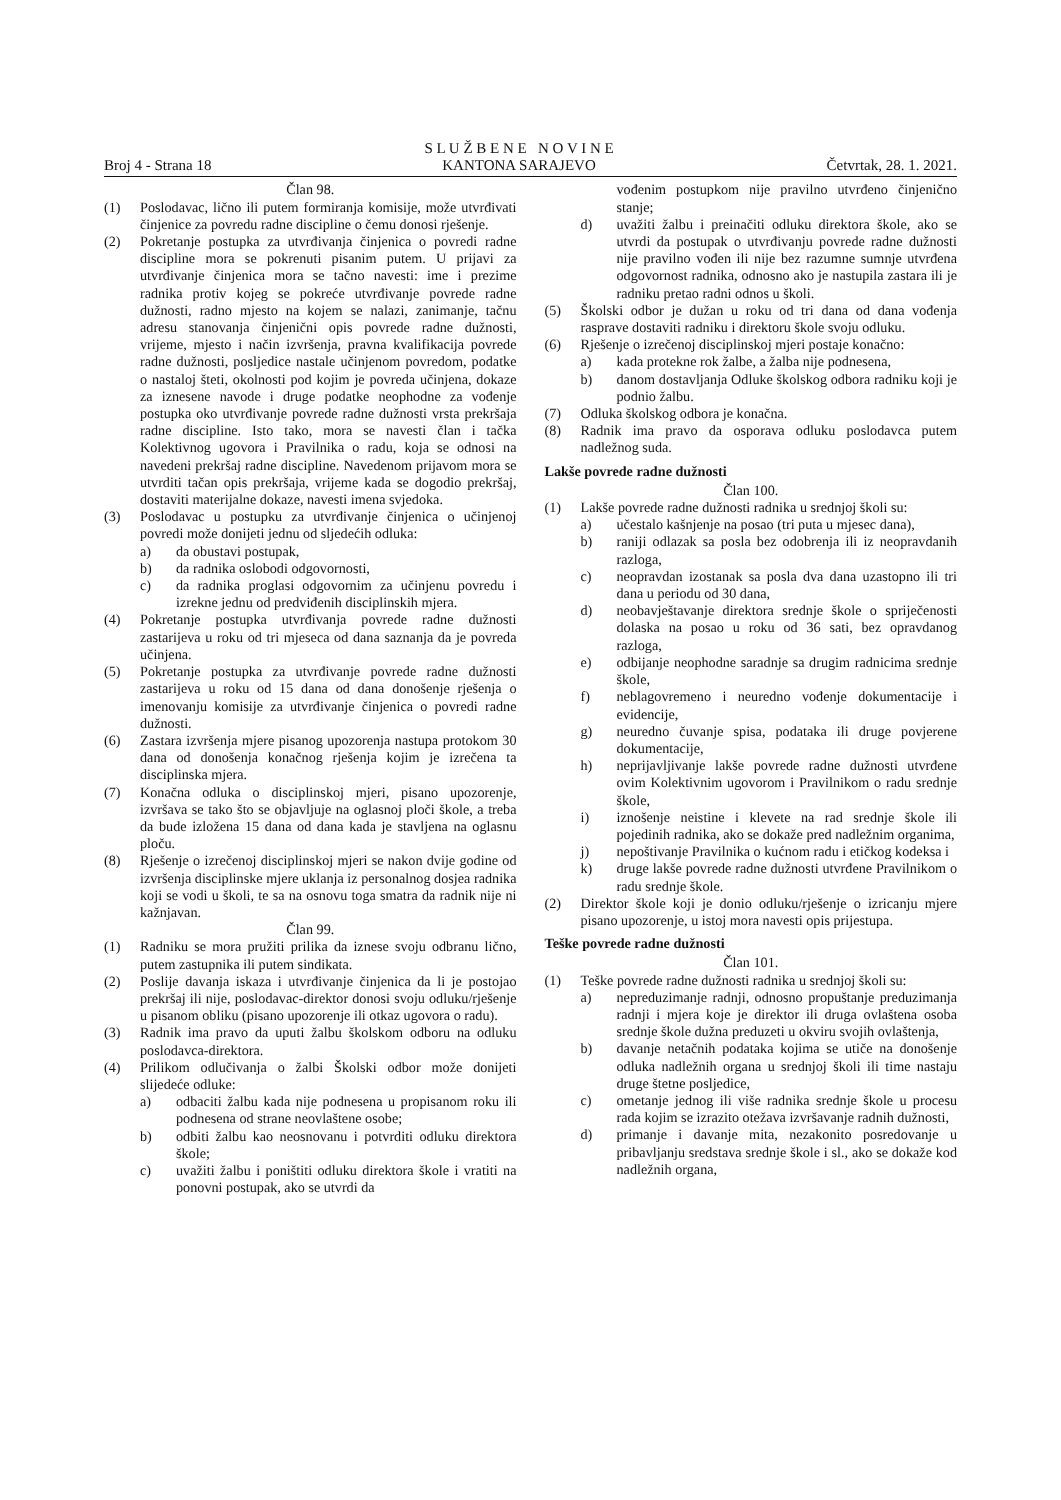Broj 4 - Strana 18 S L U Ž B E N E N O V I N E
KANTONA SARAJEVO Četvrtak, 28. 1. 2021.
Član 98.
(1) Poslodavac, lično ili putem formiranja komisije, može utvrđivati činjenice za povredu radne discipline o čemu donosi rješenje.
(2) Pokretanje postupka za utvrđivanja činjenica o povredi radne discipline mora se pokrenuti pisanim putem. U prijavi za utvrđivanje činjenica mora se tačno navesti: ime i prezime radnika protiv kojeg se pokreće utvrđivanje povrede radne dužnosti, radno mjesto na kojem se nalazi, zanimanje, tačnu adresu stanovanja činjenični opis povrede radne dužnosti, vrijeme, mjesto i način izvršenja, pravna kvalifikacija povrede radne dužnosti, posljedice nastale učinjenom povredom, podatke o nastaloj šteti, okolnosti pod kojim je povreda učinjena, dokaze za iznesene navode i druge podatke neophodne za vođenje postupka oko utvrđivanje povrede radne dužnosti vrsta prekršaja radne discipline. Isto tako, mora se navesti član i tačka Kolektivnog ugovora i Pravilnika o radu, koja se odnosi na navedeni prekršaj radne discipline. Navedenom prijavom mora se utvrditi tačan opis prekršaja, vrijeme kada se dogodio prekršaj, dostaviti materijalne dokaze, navesti imena svjedoka.
(3) Poslodavac u postupku za utvrđivanje činjenica o učinjenoj povredi može donijeti jednu od sljedećih odluka:
a) da obustavi postupak,
b) da radnika oslobodi odgovornosti,
c) da radnika proglasi odgovornim za učinjenu povredu i izrekne jednu od predviđenih disciplinskih mjera.
(4) Pokretanje postupka utvrđivanja povrede radne dužnosti zastarijeva u roku od tri mjeseca od dana saznanja da je povreda učinjena.
(5) Pokretanje postupka za utvrđivanje povrede radne dužnosti zastarijeva u roku od 15 dana od dana donošenje rješenja o imenovanju komisije za utvrđivanje činjenica o povredi radne dužnosti.
(6) Zastara izvršenja mjere pisanog upozorenja nastupa protokom 30 dana od donošenja konačnog rješenja kojim je izrečena ta disciplinska mjera.
(7) Konačna odluka o disciplinskoj mjeri, pisano upozorenje, izvršava se tako što se objavljuje na oglasnoj ploči škole, a treba da bude izložena 15 dana od dana kada je stavljena na oglasnu ploču.
(8) Rješenje o izrečenoj disciplinskoj mjeri se nakon dvije godine od izvršenja disciplinske mjere uklanja iz personalnog dosjea radnika koji se vodi u školi, te sa na osnovu toga smatra da radnik nije ni kažnjavan.
Član 99.
(1) Radniku se mora pružiti prilika da iznese svoju odbranu lično, putem zastupnika ili putem sindikata.
(2) Poslije davanja iskaza i utvrđivanje činjenica da li je postojao prekršaj ili nije, poslodavac-direktor donosi svoju odluku/rješenje u pisanom obliku (pisano upozorenje ili otkaz ugovora o radu).
(3) Radnik ima pravo da uputi žalbu školskom odboru na odluku poslodavca-direktora.
(4) Prilikom odlučivanja o žalbi Školski odbor može donijeti slijedeće odluke:
a) odbaciti žalbu kada nije podnesena u propisanom roku ili podnesena od strane neovlaštene osobe;
b) odbiti žalbu kao neosnovanu i potvrditi odluku direktora škole;
c) uvažiti žalbu i poništiti odluku direktora škole i vratiti na ponovni postupak, ako se utvrdi da
vođenim postupkom nije pravilno utvrđeno činjenično stanje;
d) uvažiti žalbu i preinačiti odluku direktora škole, ako se utvrdi da postupak o utvrđivanju povrede radne dužnosti nije pravilno vođen ili nije bez razumne sumnje utvrđena odgovornost radnika, odnosno ako je nastupila zastara ili je radniku pretao radni odnos u školi.
(5) Školski odbor je dužan u roku od tri dana od dana vođenja rasprave dostaviti radniku i direktoru škole svoju odluku.
(6) Rješenje o izrečenoj disciplinskoj mjeri postaje konačno:
a) kada protekne rok žalbe, a žalba nije podnesena,
b) danom dostavljanja Odluke školskog odbora radniku koji je podnio žalbu.
(7) Odluka školskog odbora je konačna.
(8) Radnik ima pravo da osporava odluku poslodavca putem nadležnog suda.
Lakše povrede radne dužnosti
Član 100.
(1) Lakše povrede radne dužnosti radnika u srednjoj školi su:
a) učestalo kašnjenje na posao (tri puta u mjesec dana),
b) raniji odlazak sa posla bez odobrenja ili iz neopravdanih razloga,
c) neopravdan izostanak sa posla dva dana uzastopno ili tri dana u periodu od 30 dana,
d) neobavještavanje direktora srednje škole o spriječenosti dolaska na posao u roku od 36 sati, bez opravdanog razloga,
e) odbijanje neophodne saradnje sa drugim radnicima srednje škole,
f) neblagovremeno i neuredno vođenje dokumentacije i evidencije,
g) neuredno čuvanje spisa, podataka ili druge povjerene dokumentacije,
h) neprijavljivanje lakše povrede radne dužnosti utvrđene ovim Kolektivnim ugovorom i Pravilnikom o radu srednje škole,
i) iznošenje neistine i klevete na rad srednje škole ili pojedinih radnika, ako se dokaže pred nadležnim organima,
j) nepoštivanje Pravilnika o kućnom radu i etičkog kodeksa i
k) druge lakše povrede radne dužnosti utvrđene Pravilnikom o radu srednje škole.
(2) Direktor škole koji je donio odluku/rješenje o izricanju mjere pisano upozorenje, u istoj mora navesti opis prijestupa.
Teške povrede radne dužnosti
Član 101.
(1) Teške povrede radne dužnosti radnika u srednjoj školi su:
a) nepreduzimanje radnji, odnosno propuštanje preduzimanja radnji i mjera koje je direktor ili druga ovlaštena osoba srednje škole dužna preduzeti u okviru svojih ovlaštenja,
b) davanje netačnih podataka kojima se utiče na donošenje odluka nadležnih organa u srednjoj školi ili time nastaju druge štetne posljedice,
c) ometanje jednog ili više radnika srednje škole u procesu rada kojim se izrazito otežava izvršavanje radnih dužnosti,
d) primanje i davanje mita, nezakonito posredovanje u pribavljanju sredstava srednje škole i sl., ako se dokaže kod nadležnih organa,